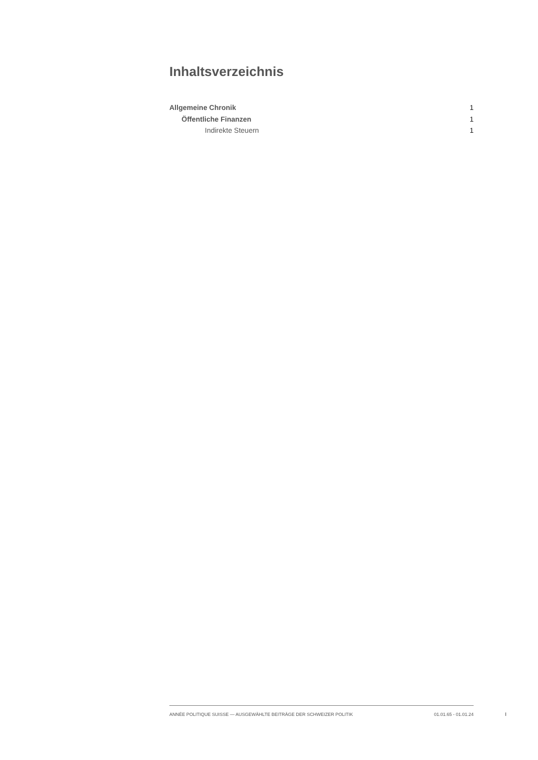Inhaltsverzeichnis
Allgemeine Chronik 1
Öffentliche Finanzen 1
Indirekte Steuern 1
ANNÉE POLITIQUE SUISSE — AUSGEWÄHLTE BEITRÄGE DER SCHWEIZER POLITIK 01.01.65 - 01.01.24
I